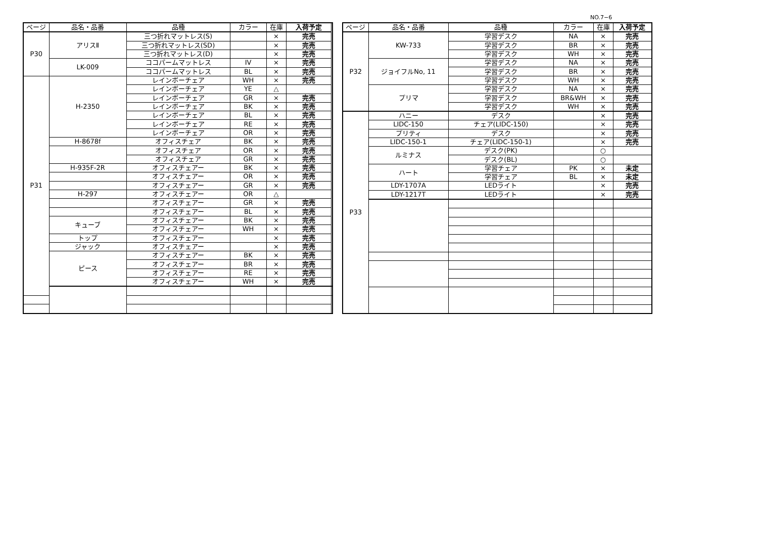NO.7−6
| ページ | 品名・品番 | 品種 | カラー | 在庫 | 入荷予定 | |
| --- | --- | --- | --- | --- | --- | --- |
| P30 | アリスⅡ | 三つ折れマットレス(S) | | × | 完売 | |
| | | 三つ折れマットレス(SD) | | × | 完売 | |
| | | 三つ折れマットレス(D) | | × | 完売 | |
| | LK-009 | ココパームマットレス | IV | × | 完売 | |
| | | ココパームマットレス | BL | × | 完売 | |
| P31 | H-2350 | レインボーチェア | WH | × | 完売 | |
| | | レインボーチェア | YE | △ | | |
| | | レインボーチェア | GR | × | 完売 | |
| | | レインボーチェア | BK | × | 完売 | |
| | | レインボーチェア | BL | × | 完売 | |
| | | レインボーチェア | RE | × | 完売 | |
| | | レインボーチェア | OR | × | 完売 | |
| | H-8678f | オフィスチェア | BK | × | 完売 | |
| | | オフィスチェア | OR | × | 完売 | |
| | | オフィスチェア | GR | × | 完売 | |
| | H-935F-2R | オフィスチェアー | BK | × | 完売 | |
| | | オフィスチェアー | OR | × | 完売 | |
| | | オフィスチェアー | GR | × | 完売 | |
| | H-297 | オフィスチェアー | OR | △ | | |
| | | オフィスチェアー | GR | × | 完売 | |
| | | オフィスチェアー | BL | × | 完売 | |
| | キューブ | オフィスチェアー | BK | × | 完売 | |
| | | オフィスチェアー | WH | × | 完売 | |
| | トップ | オフィスチェアー | | × | 完売 | |
| | ジャック | オフィスチェアー | | × | 完売 | |
| | ピース | オフィスチェアー | BK | × | 完売 | |
| | | オフィスチェアー | BR | × | 完売 | |
| | | オフィスチェアー | RE | × | 完売 | |
| | | オフィスチェアー | WH | × | 完売 | |
| ページ | 品名・品番 | 品種 | カラー | 在庫 | 入荷予定 |
| --- | --- | --- | --- | --- | --- |
| P32 | KW-733 | 学習デスク | NA | × | 完売 |
| | | 学習デスク | BR | × | 完売 |
| | | 学習デスク | WH | × | 完売 |
| | ジョイフルNo, 11 | 学習デスク | NA | × | 完売 |
| | | 学習デスク | BR | × | 完売 |
| | | 学習デスク | WH | × | 完売 |
| | プリマ | 学習デスク | NA | × | 完売 |
| | | 学習デスク | BR&WH | × | 完売 |
| | | 学習デスク | WH | × | 完売 |
| P33 | ハニー | デスク | | × | 完売 |
| | LIDC-150 | チェア(LIDC-150) | | × | 完売 |
| | プリティ | デスク | | × | 完売 |
| | LIDC-150-1 | チェア(LIDC-150-1) | | × | 完売 |
| | ルミナス | デスク(PK) | | ○ | |
| | | デスク(BL) | | ○ | |
| | ハート | 学習チェア | PK | × | 未定 |
| | | 学習チェア | BL | × | 未定 |
| | LDY-1707A | LEDライト | | × | 完売 |
| | LDY-1217T | LEDライト | | × | 完売 |